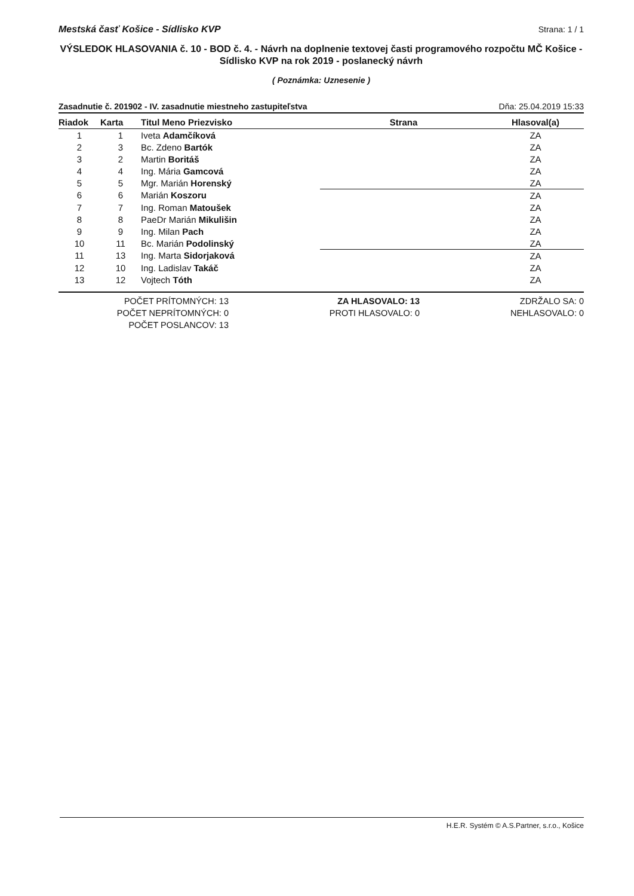Mestská časť Košice - Sídlisko KVP Strana: 1 / 1
VÝSLEDOK HLASOVANIA č. 10 - BOD č. 4. - Návrh na doplnenie textovej časti programového rozpočtu MČ Košice - Sídlisko KVP na rok 2019 - poslanecký návrh
( Poznámka: Uznesenie )
Zasadnutie č. 201902 - IV. zasadnutie miestneho zastupiteľstva Dňa: 25.04.2019 15:33
| Riadok | Karta | Titul Meno Priezvisko | Strana | Hlasoval(a) |
| --- | --- | --- | --- | --- |
| 1 | 1 | Iveta Adamčíková | | ZA |
| 2 | 3 | Bc. Zdeno Bartók | | ZA |
| 3 | 2 | Martin Boritáš | | ZA |
| 4 | 4 | Ing. Mária Gamcová | | ZA |
| 5 | 5 | Mgr. Marián Horenský | | ZA |
| 6 | 6 | Marián Koszoru | | ZA |
| 7 | 7 | Ing. Roman Matoušek | | ZA |
| 8 | 8 | PaeDr Marián Mikulišin | | ZA |
| 9 | 9 | Ing. Milan Pach | | ZA |
| 10 | 11 | Bc. Marián Podolinský | | ZA |
| 11 | 13 | Ing. Marta Sidorjaková | | ZA |
| 12 | 10 | Ing. Ladislav Takáč | | ZA |
| 13 | 12 | Vojtech Tóth | | ZA |
POČET PRÍTOMNÝCH: 13
POČET NEPRÍTOMNÝCH: 0
POČET POSLANCOV: 13
ZA HLASOVALO: 13
PROTI HLASOVALO: 0
ZDRŽALO SA: 0
NEHLASOVALO: 0
H.E.R. Systém © A.S.Partner, s.r.o., Košice